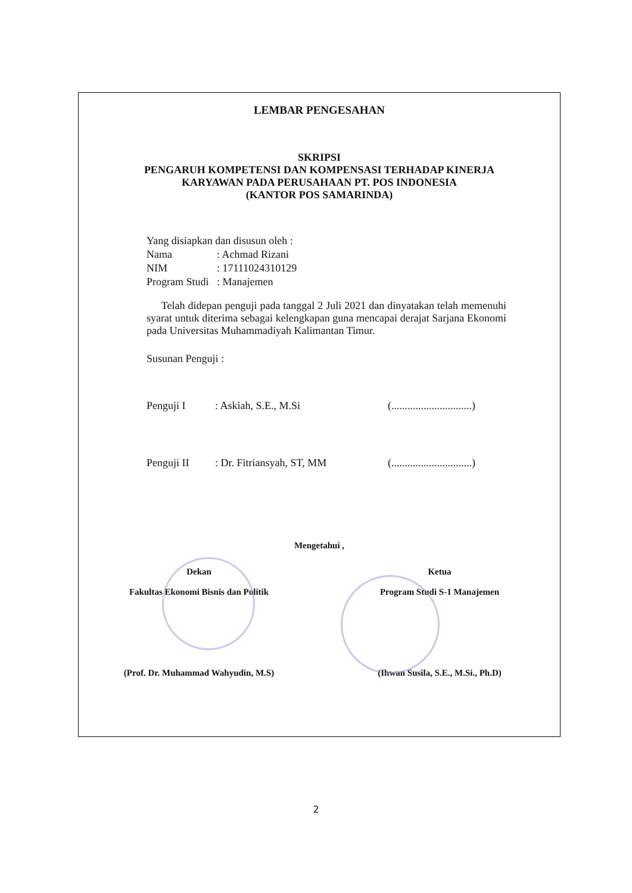LEMBAR PENGESAHAN
SKRIPSI
PENGARUH KOMPETENSI DAN KOMPENSASI TERHADAP KINERJA
KARYAWAN PADA PERUSAHAAN PT. POS INDONESIA
(KANTOR POS SAMARINDA)
Yang disiapkan dan disusun oleh :
| Nama | : Achmad Rizani |
| NIM | : 17111024310129 |
| Program Studi | : Manajemen |
Telah didepan penguji pada tanggal 2 Juli 2021 dan dinyatakan telah memenuhi syarat untuk diterima sebagai kelengkapan guna mencapai derajat Sarjana Ekonomi pada Universitas Muhammadiyah Kalimantan Timur.
Susunan Penguji :
Penguji I: Askiah, S.E., M.Si (..............................)
Penguji II: Dr. Fitriansyah, ST, MM (..............................)
Mengetahui ,
Dekan
Fakultas Ekonomi Bisnis dan Politik
(Prof. Dr. Muhammad Wahyudin, M.S)
Ketua
Program Studi S-1 Manajemen
(Ihwan Susila, S.E., M.Si., Ph.D)
2